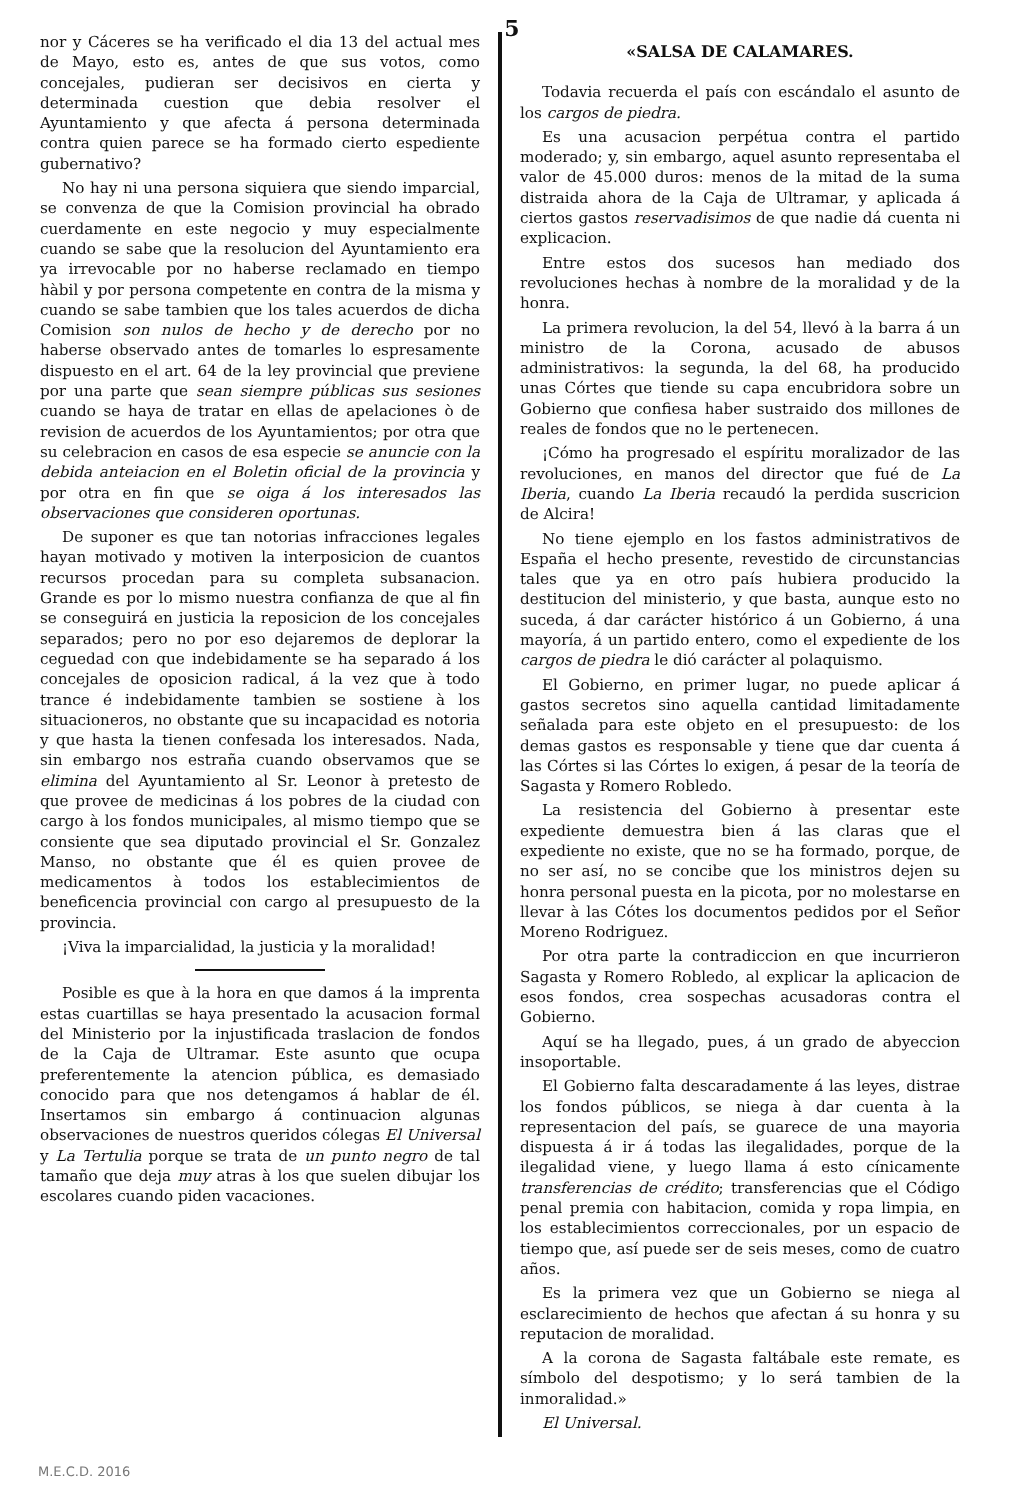5
nor y Cáceres se ha verificado el dia 13 del actual mes de Mayo, esto es, antes de que sus votos, como concejales, pudieran ser decisivos en cierta y determinada cuestion que debia resolver el Ayuntamiento y que afecta á persona determinada contra quien parece se ha formado cierto espediente gubernativo?
No hay ni una persona siquiera que siendo imparcial, se convenza de que la Comision provincial ha obrado cuerdamente en este negocio y muy especialmente cuando se sabe que la resolucion del Ayuntamiento era ya irrevocable por no haberse reclamado en tiempo hàbil y por persona competente en contra de la misma y cuando se sabe tambien que los tales acuerdos de dicha Comision son nulos de hecho y de derecho por no haberse observado antes de tomarles lo espresamente dispuesto en el art. 64 de la ley provincial que previene por una parte que sean siempre públicas sus sesiones cuando se haya de tratar en ellas de apelaciones ò de revision de acuerdos de los Ayuntamientos; por otra que su celebracion en casos de esa especie se anuncie con la debida anteiacion en el Boletin oficial de la provincia y por otra en fin que se oiga á los interesados las observaciones que consideren oportunas.
De suponer es que tan notorias infracciones legales hayan motivado y motiven la interposicion de cuantos recursos procedan para su completa subsanacion. Grande es por lo mismo nuestra confianza de que al fin se conseguirá en justicia la reposicion de los concejales separados; pero no por eso dejaremos de deplorar la ceguedad con que indebidamente se ha separado á los concejales de oposicion radical, á la vez que à todo trance é indebidamente tambien se sostiene à los situacioneros, no obstante que su incapacidad es notoria y que hasta la tienen confesada los interesados. Nada, sin embargo nos estraña cuando observamos que se elimina del Ayuntamiento al Sr. Leonor à pretesto de que provee de medicinas á los pobres de la ciudad con cargo à los fondos municipales, al mismo tiempo que se consiente que sea diputado provincial el Sr. Gonzalez Manso, no obstante que él es quien provee de medicamentos à todos los establecimientos de beneficencia provincial con cargo al presupuesto de la provincia.
¡Viva la imparcialidad, la justicia y la moralidad!
Posible es que à la hora en que damos á la imprenta estas cuartillas se haya presentado la acusacion formal del Ministerio por la injustificada traslacion de fondos de la Caja de Ultramar. Este asunto que ocupa preferentemente la atencion pública, es demasiado conocido para que nos detengamos á hablar de él. Insertamos sin embargo á continuacion algunas observaciones de nuestros queridos cólegas El Universal y La Tertulia porque se trata de un punto negro de tal tamaño que deja muy atras à los que suelen dibujar los escolares cuando piden vacaciones.
«SALSA DE CALAMARES.
Todavia recuerda el país con escándalo el asunto de los cargos de piedra.
Es una acusacion perpétua contra el partido moderado; y, sin embargo, aquel asunto representaba el valor de 45.000 duros: menos de la mitad de la suma distraida ahora de la Caja de Ultramar, y aplicada á ciertos gastos reservadisimos de que nadie dá cuenta ni explicacion.
Entre estos dos sucesos han mediado dos revoluciones hechas à nombre de la moralidad y de la honra.
La primera revolucion, la del 54, llevó à la barra á un ministro de la Corona, acusado de abusos administrativos: la segunda, la del 68, ha producido unas Córtes que tiende su capa encubridora sobre un Gobierno que confiesa haber sustraido dos millones de reales de fondos que no le pertenecen.
¡Cómo ha progresado el espíritu moralizador de las revoluciones, en manos del director que fué de La Iberia, cuando La Iberia recaudó la perdida suscricion de Alcira!
No tiene ejemplo en los fastos administrativos de España el hecho presente, revestido de circunstancias tales que ya en otro país hubiera producido la destitucion del ministerio, y que basta, aunque esto no suceda, á dar carácter histórico á un Gobierno, á una mayoría, á un partido entero, como el expediente de los cargos de piedra le dió carácter al polaquismo.
El Gobierno, en primer lugar, no puede aplicar á gastos secretos sino aquella cantidad limitadamente señalada para este objeto en el presupuesto: de los demas gastos es responsable y tiene que dar cuenta á las Córtes si las Córtes lo exigen, á pesar de la teoría de Sagasta y Romero Robledo.
La resistencia del Gobierno à presentar este expediente demuestra bien á las claras que el expediente no existe, que no se ha formado, porque, de no ser así, no se concibe que los ministros dejen su honra personal puesta en la picota, por no molestarse en llevar à las Cótes los documentos pedidos por el Señor Moreno Rodriguez.
Por otra parte la contradiccion en que incurrieron Sagasta y Romero Robledo, al explicar la aplicacion de esos fondos, crea sospechas acusadoras contra el Gobierno.
Aquí se ha llegado, pues, á un grado de abyeccion insoportable.
El Gobierno falta descaradamente á las leyes, distrae los fondos públicos, se niega à dar cuenta à la representacion del país, se guarece de una mayoria dispuesta á ir á todas las ilegalidades, porque de la ilegalidad viene, y luego llama á esto cínicamente transferencias de crédito; transferencias que el Código penal premia con habitacion, comida y ropa limpia, en los establecimientos correccionales, por un espacio de tiempo que, así puede ser de seis meses, como de cuatro años.
Es la primera vez que un Gobierno se niega al esclarecimiento de hechos que afectan á su honra y su reputacion de moralidad.
A la corona de Sagasta faltábale este remate, es símbolo del despotismo; y lo será tambien de la inmoralidad.»
El Universal.
M.E.C.D. 2016